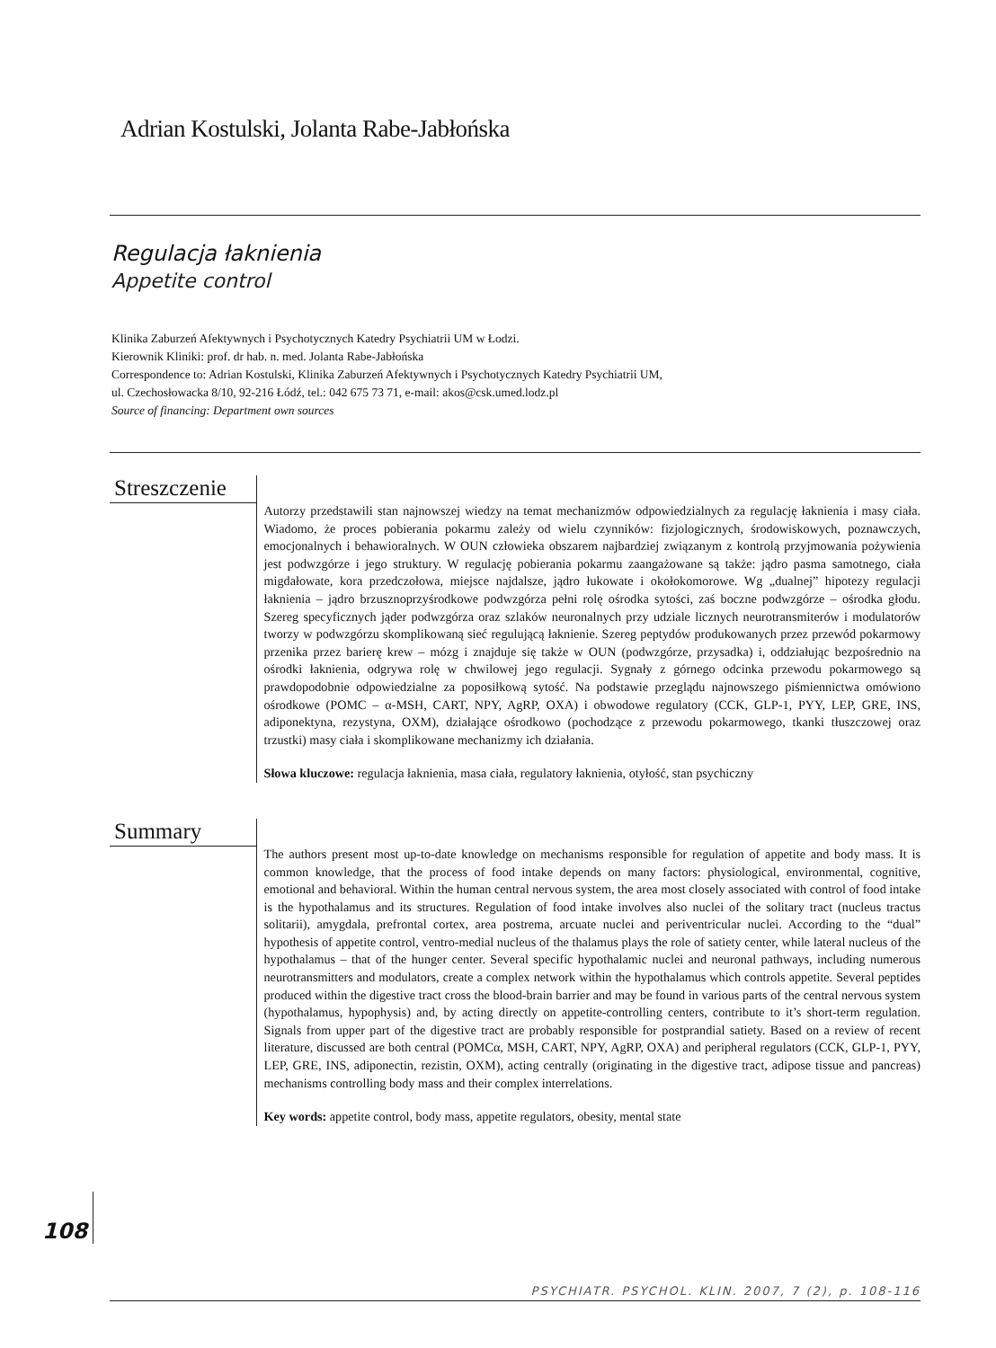Adrian Kostulski, Jolanta Rabe-Jabłońska
Regulacja łaknienia
Appetite control
Klinika Zaburzeń Afektywnych i Psychotycznych Katedry Psychiatrii UM w Łodzi.
Kierownik Kliniki: prof. dr hab. n. med. Jolanta Rabe-Jabłońska
Correspondence to: Adrian Kostulski, Klinika Zaburzeń Afektywnych i Psychotycznych Katedry Psychiatrii UM,
ul. Czechosłowacka 8/10, 92-216 Łódź, tel.: 042 675 73 71, e-mail: akos@csk.umed.lodz.pl
Source of financing: Department own sources
Streszczenie
Autorzy przedstawili stan najnowszej wiedzy na temat mechanizmów odpowiedzialnych za regulację łaknienia i masy ciała. Wiadomo, że proces pobierania pokarmu zależy od wielu czynników: fizjologicznych, środowiskowych, poznawczych, emocjonalnych i behawioralnych. W OUN człowieka obszarem najbardziej związanym z kontrolą przyjmowania pożywienia jest podwzgórze i jego struktury. W regulację pobierania pokarmu zaangażowane są także: jądro pasma samotnego, ciała migdałowate, kora przedczołowa, miejsce najdalsze, jądro łukowate i okołokomorowe. Wg „dualnej” hipotezy regulacji łaknienia – jądro brzusznoprzyśrodkowe podwzgórza pełni rolę ośrodka sytości, zaś boczne podwzgórze – ośrodka głodu. Szereg specyficznych jąder podwzgórza oraz szlaków neuronalnych przy udziale licznych neurotransmiterów i modulatorów tworzy w podwzgórzu skomplikowaną sieć regulującą łaknienie. Szereg peptydów produkowanych przez przewód pokarmowy przenika przez barierę krew – mózg i znajduje się także w OUN (podwzgórze, przysadka) i, oddziałując bezpośrednio na ośrodki łaknienia, odgrywa rolę w chwilowej jego regulacji. Sygnały z górnego odcinka przewodu pokarmowego są prawdopodobnie odpowiedzialne za poposiłkową sytość. Na podstawie przeglądu najnowszego piśmiennictwa omówiono ośrodkowe (POMC – α-MSH, CART, NPY, AgRP, OXA) i obwodowe regulatory (CCK, GLP-1, PYY, LEP, GRE, INS, adiponektyna, rezystyna, OXM), działające ośrodkowo (pochodzące z przewodu pokarmowego, tkanki tłuszczowej oraz trzustki) masy ciała i skomplikowane mechanizmy ich działania.
Słowa kluczowe: regulacja łaknienia, masa ciała, regulatory łaknienia, otyłość, stan psychiczny
Summary
The authors present most up-to-date knowledge on mechanisms responsible for regulation of appetite and body mass. It is common knowledge, that the process of food intake depends on many factors: physiological, environmental, cognitive, emotional and behavioral. Within the human central nervous system, the area most closely associated with control of food intake is the hypothalamus and its structures. Regulation of food intake involves also nuclei of the solitary tract (nucleus tractus solitarii), amygdala, prefrontal cortex, area postrema, arcuate nuclei and periventricular nuclei. According to the “dual” hypothesis of appetite control, ventro-medial nucleus of the thalamus plays the role of satiety center, while lateral nucleus of the hypothalamus – that of the hunger center. Several specific hypothalamic nuclei and neuronal pathways, including numerous neurotransmitters and modulators, create a complex network within the hypothalamus which controls appetite. Several peptides produced within the digestive tract cross the blood-brain barrier and may be found in various parts of the central nervous system (hypothalamus, hypophysis) and, by acting directly on appetite-controlling centers, contribute to it’s short-term regulation. Signals from upper part of the digestive tract are probably responsible for postprandial satiety. Based on a review of recent literature, discussed are both central (POMCα, MSH, CART, NPY, AgRP, OXA) and peripheral regulators (CCK, GLP-1, PYY, LEP, GRE, INS, adiponectin, rezistin, OXM), acting centrally (originating in the digestive tract, adipose tissue and pancreas) mechanisms controlling body mass and their complex interrelations.
Key words: appetite control, body mass, appetite regulators, obesity, mental state
108
PSYCHIATR. PSYCHOL. KLIN. 2007, 7 (2), p. 108-116